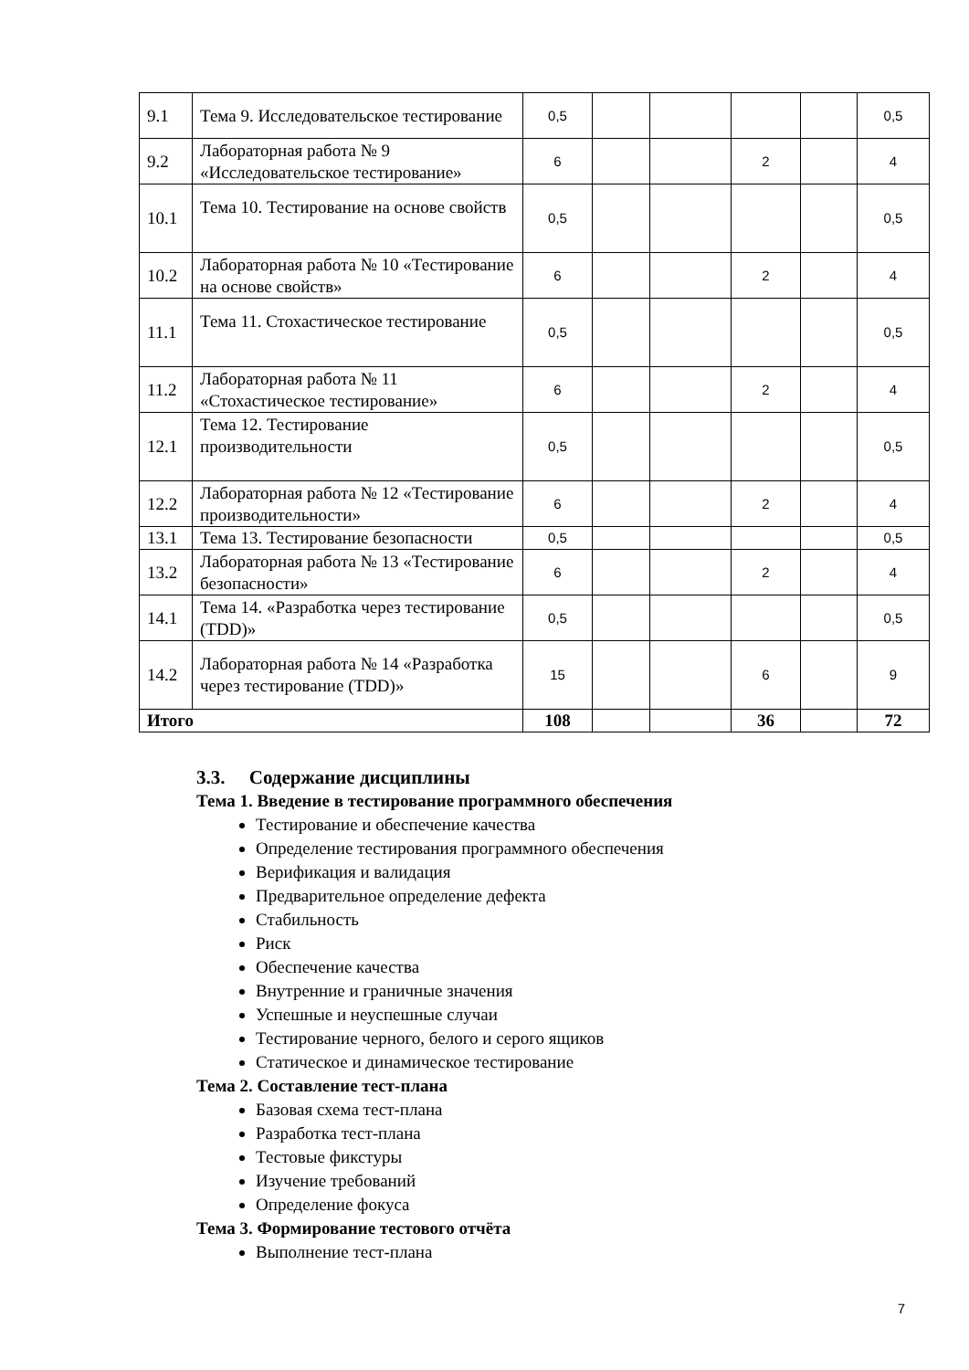| 9.1 | Тема 9. Исследовательское тестирование | 0,5 | | | | | 0,5 |
| 9.2 | Лабораторная работа № 9 «Исследовательское тестирование» | 6 | | | 2 | | 4 |
| 10.1 | Тема 10. Тестирование на основе свойств | 0,5 | | | | | 0,5 |
| 10.2 | Лабораторная работа № 10 «Тестирование на основе свойств» | 6 | | | 2 | | 4 |
| 11.1 | Тема 11. Стохастическое тестирование | 0,5 | | | | | 0,5 |
| 11.2 | Лабораторная работа № 11 «Стохастическое тестирование» | 6 | | | 2 | | 4 |
| 12.1 | Тема 12. Тестирование производительности | 0,5 | | | | | 0,5 |
| 12.2 | Лабораторная работа № 12 «Тестирование производительности» | 6 | | | 2 | | 4 |
| 13.1 | Тема 13. Тестирование безопасности | 0,5 | | | | | 0,5 |
| 13.2 | Лабораторная работа № 13 «Тестирование безопасности» | 6 | | | 2 | | 4 |
| 14.1 | Тема 14. «Разработка через тестирование (TDD)» | 0,5 | | | | | 0,5 |
| 14.2 | Лабораторная работа № 14 «Разработка через тестирование (TDD)» | 15 | | | 6 | | 9 |
| Итого | | 108 | | | 36 | | 72 |
3.3. Содержание дисциплины
Тема 1. Введение в тестирование программного обеспечения
Тестирование и обеспечение качества
Определение тестирования программного обеспечения
Верификация и валидация
Предварительное определение дефекта
Стабильность
Риск
Обеспечение качества
Внутренние и граничные значения
Успешные и неуспешные случаи
Тестирование черного, белого и серого ящиков
Статическое и динамическое тестирование
Тема 2. Составление тест-плана
Базовая схема тест-плана
Разработка тест-плана
Тестовые фикстуры
Изучение требований
Определение фокуса
Тема 3. Формирование тестового отчёта
Выполнение тест-плана
7